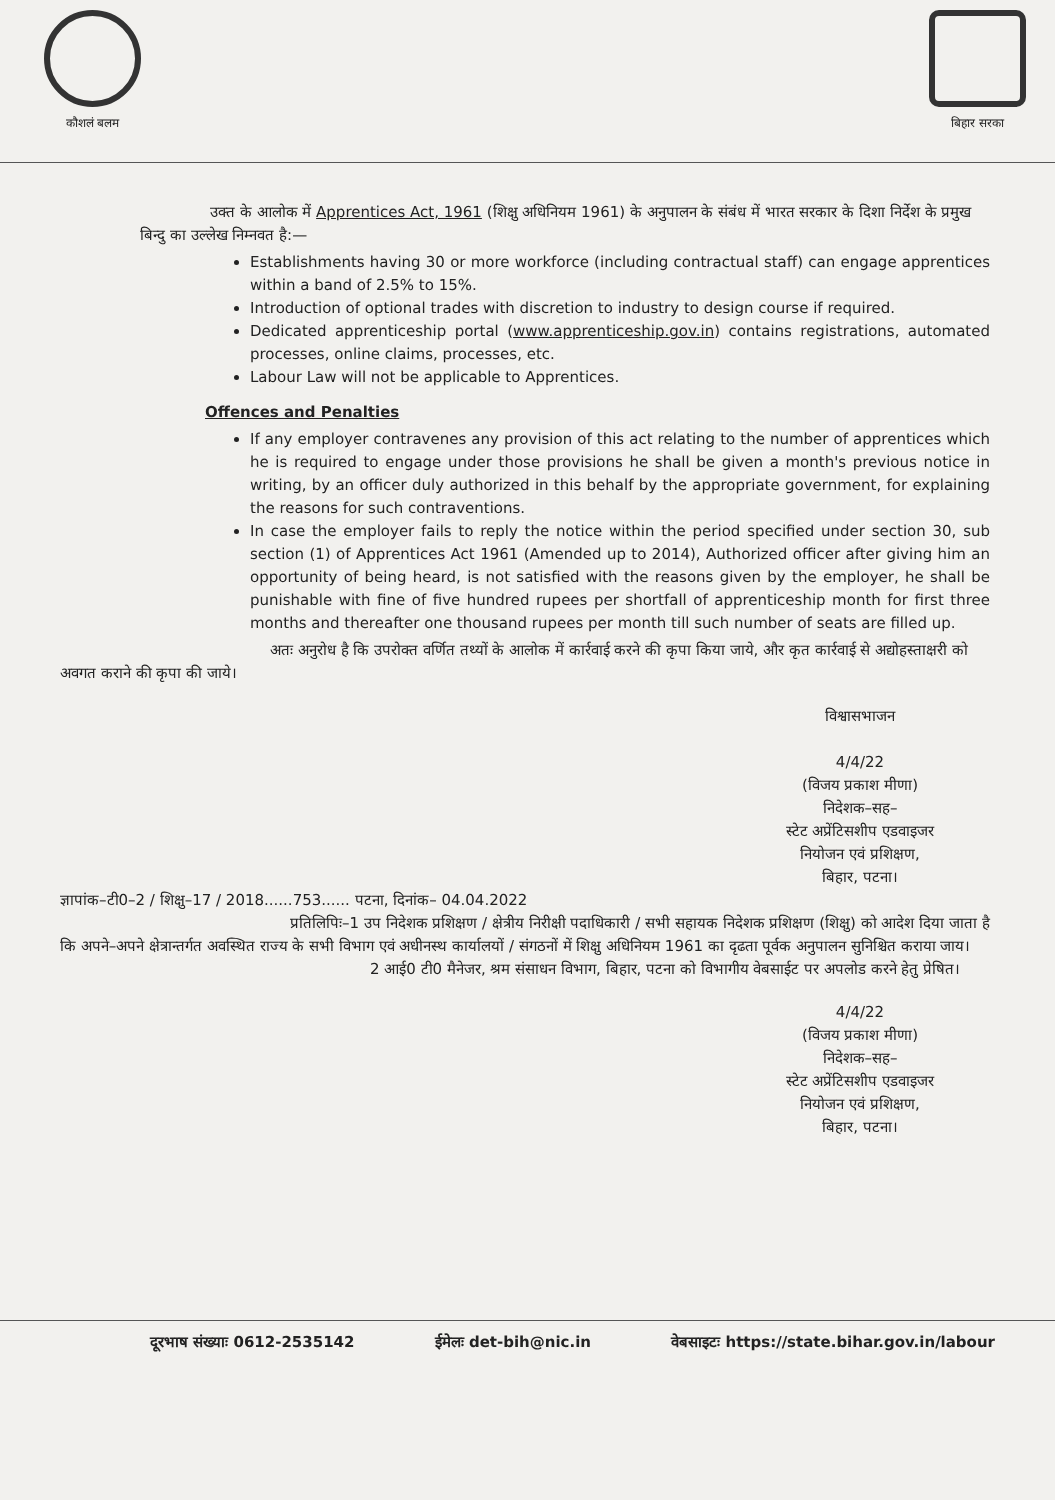कौशलं बलम बिहार सरका
उक्त के आलोक में Apprentices Act, 1961 (शिक्षु अधिनियम 1961) के अनुपालन के संबंध में भारत सरकार के दिशा निर्देश के प्रमुख बिन्दु का उल्लेख निम्नवत है:—
Establishments having 30 or more workforce (including contractual staff) can engage apprentices within a band of 2.5% to 15%.
Introduction of optional trades with discretion to industry to design course if required.
Dedicated apprenticeship portal (www.apprenticeship.gov.in) contains registrations, automated processes, online claims, processes, etc.
Labour Law will not be applicable to Apprentices.
Offences and Penalties
If any employer contravenes any provision of this act relating to the number of apprentices which he is required to engage under those provisions he shall be given a month's previous notice in writing, by an officer duly authorized in this behalf by the appropriate government, for explaining the reasons for such contraventions.
In case the employer fails to reply the notice within the period specified under section 30, sub section (1) of Apprentices Act 1961 (Amended up to 2014), Authorized officer after giving him an opportunity of being heard, is not satisfied with the reasons given by the employer, he shall be punishable with fine of five hundred rupees per shortfall of apprenticeship month for first three months and thereafter one thousand rupees per month till such number of seats are filled up.
अतः अनुरोध है कि उपरोक्त वर्णित तथ्यों के आलोक में कार्रवाई करने की कृपा किया जाये, और कृत कार्रवाई से अद्योहस्ताक्षरी को अवगत कराने की कृपा की जाये।
विश्वासभाजन
4/4/22
(विजय प्रकाश मीणा)
निदेशक–सह–
स्टेट अप्रेंटिसशीप एडवाइजर
नियोजन एवं प्रशिक्षण,
बिहार, पटना।
ज्ञापांक–टी0–2 / शिक्षु–17 / 2018......753...... पटना, दिनांक– 04.04.2022
प्रतिलिपिः–1 उप निदेशक प्रशिक्षण / क्षेत्रीय निरीक्षी पदाधिकारी / सभी सहायक निदेशक प्रशिक्षण (शिक्षु) को आदेश दिया जाता है कि अपने–अपने क्षेत्रान्तर्गत अवस्थित राज्य के सभी विभाग एवं अधीनस्थ कार्यालयों / संगठनों में शिक्षु अधिनियम 1961 का दृढता पूर्वक अनुपालन सुनिश्चित कराया जाय।
2 आई0 टी0 मैनेजर, श्रम संसाधन विभाग, बिहार, पटना को विभागीय वेबसाईट पर अपलोड करने हेतु प्रेषित।
4/4/22
(विजय प्रकाश मीणा)
निदेशक–सह–
स्टेट अप्रेंटिसशीप एडवाइजर
नियोजन एवं प्रशिक्षण,
बिहार, पटना।
दूरभाष संख्याः 0612-2535142 ईमेलः det-bih@nic.in वेबसाइटः https://state.bihar.gov.in/labour